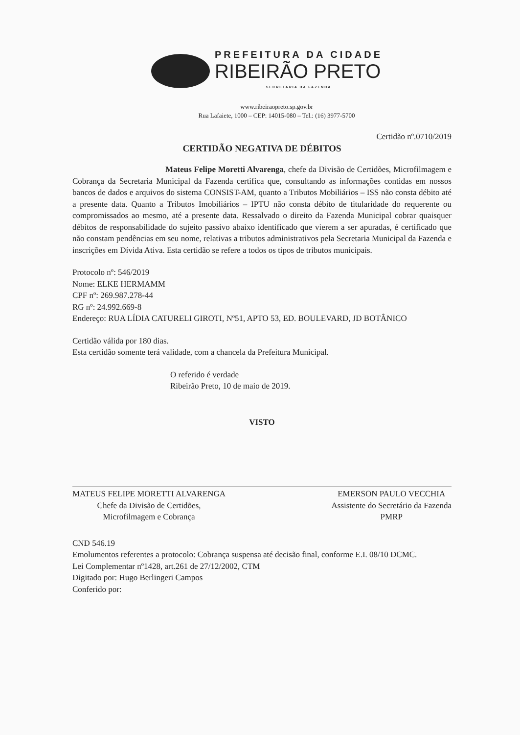PREFEITURA DA CIDADE
RIBEIRÃO PRETO
SECRETARIA DA FAZENDA
www.ribeiraopreto.sp.gov.br
Rua Lafaiete, 1000 – CEP: 14015-080 – Tel.: (16) 3977-5700
Certidão nº.0710/2019
CERTIDÃO NEGATIVA DE DÉBITOS
Mateus Felipe Moretti Alvarenga, chefe da Divisão de Certidões, Microfilmagem e Cobrança da Secretaria Municipal da Fazenda certifica que, consultando as informações contidas em nossos bancos de dados e arquivos do sistema CONSIST-AM, quanto a Tributos Mobiliários – ISS não consta débito até a presente data. Quanto a Tributos Imobiliários – IPTU não consta débito de titularidade do requerente ou compromissados ao mesmo, até a presente data. Ressalvado o direito da Fazenda Municipal cobrar quaisquer débitos de responsabilidade do sujeito passivo abaixo identificado que vierem a ser apuradas, é certificado que não constam pendências em seu nome, relativas a tributos administrativos pela Secretaria Municipal da Fazenda e inscrições em Dívida Ativa. Esta certidão se refere a todos os tipos de tributos municipais.
Protocolo nº: 546/2019
Nome: ELKE HERMAMM
CPF nº: 269.987.278-44
RG nº: 24.992.669-8
Endereço: RUA LÍDIA CATURELI GIROTI, Nº51, APTO 53, ED. BOULEVARD, JD BOTÂNICO
Certidão válida por 180 dias.
Esta certidão somente terá validade, com a chancela da Prefeitura Municipal.
O referido é verdade
Ribeirão Preto, 10 de maio de 2019.
VISTO
MATEUS FELIPE MORETTI ALVARENGA
Chefe da Divisão de Certidões,
Microfilmagem e Cobrança
EMERSON PAULO VECCHIA
Assistente do Secretário da Fazenda
PMRP
CND 546.19
Emolumentos referentes a protocolo: Cobrança suspensa até decisão final, conforme E.I. 08/10 DCMC.
Lei Complementar nº1428, art.261 de 27/12/2002, CTM
Digitado por: Hugo Berlingeri Campos
Conferido por: